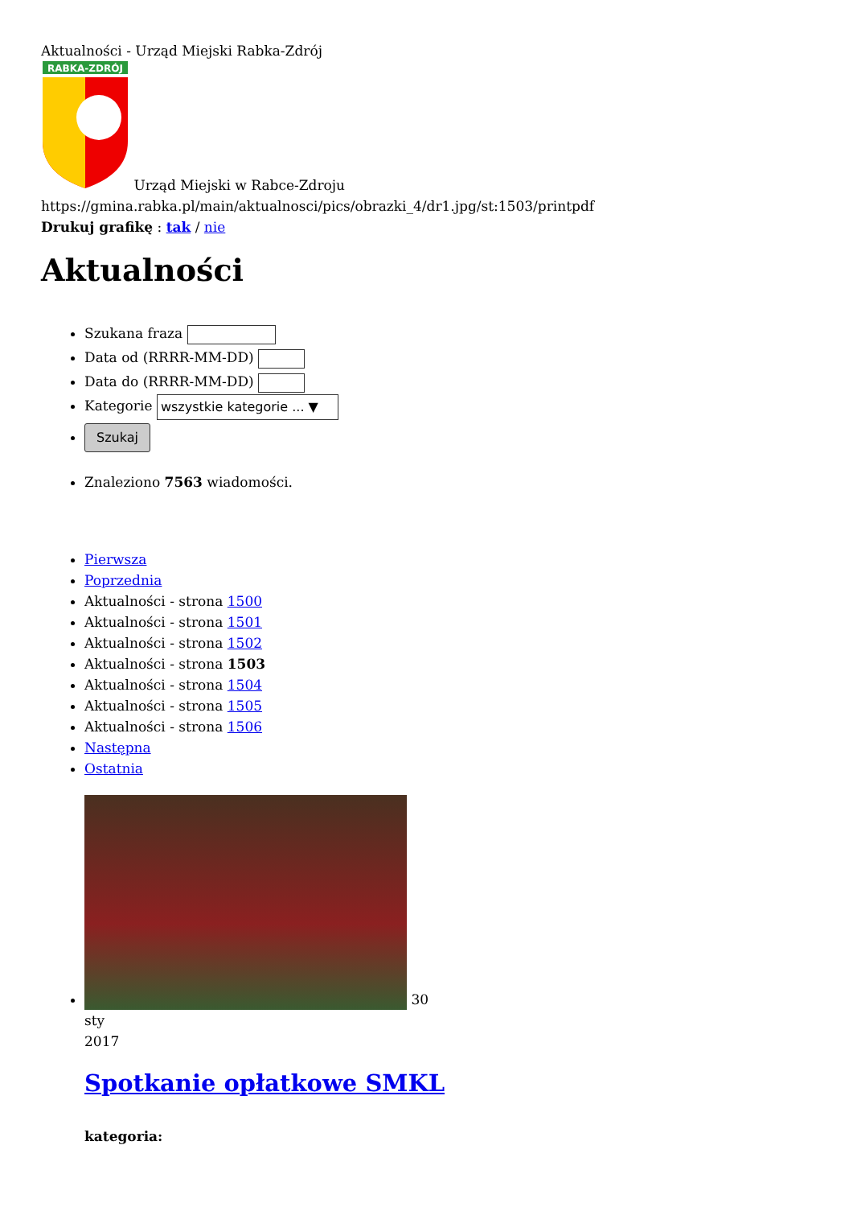Aktualności - Urząd Miejski Rabka-Zdrój
RABKA-ZDRÓJ
Urząd Miejski w Rabce-Zdroju
https://gmina.rabka.pl/main/aktualnosci/pics/obrazki_4/dr1.jpg/st:1503/printpdf
Drukuj grafikę : tak / nie
Aktualności
Szukana fraza
Data od (RRRR-MM-DD)
Data do (RRRR-MM-DD)
Kategorie wszystkie kategorie ... ▼
Szukaj
Znaleziono 7563 wiadomości.
Pierwsza
Poprzednia
Aktualności - strona 1500
Aktualności - strona 1501
Aktualności - strona 1502
Aktualności - strona 1503
Aktualności - strona 1504
Aktualności - strona 1505
Aktualności - strona 1506
Następna
Ostatnia
30
sty
2017
Spotkanie opłatkowe SMKL
kategoria: